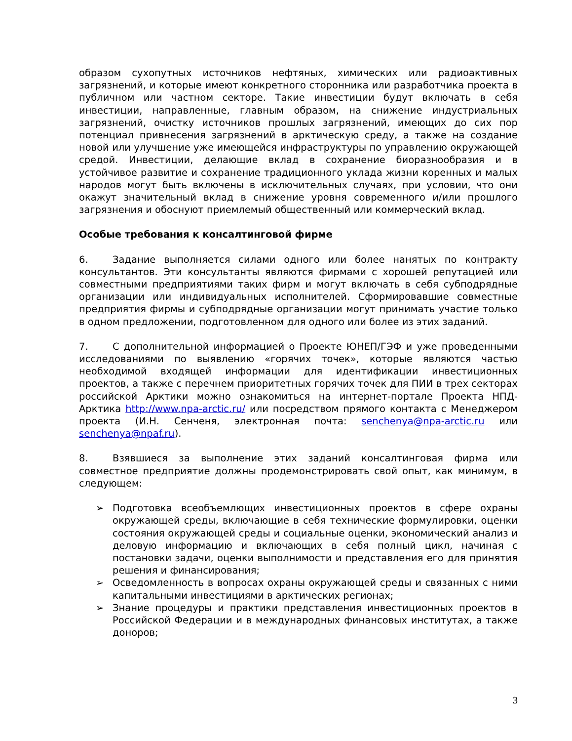образом сухопутных источников нефтяных, химических или радиоактивных загрязнений, и которые имеют конкретного сторонника или разработчика проекта в публичном или частном секторе. Такие инвестиции будут включать в себя инвестиции, направленные, главным образом, на снижение индустриальных загрязнений, очистку источников прошлых загрязнений, имеющих до сих пор потенциал привнесения загрязнений в арктическую среду, а также на создание новой или улучшение уже имеющейся инфраструктуры по управлению окружающей средой. Инвестиции, делающие вклад в сохранение биоразнообразия и в устойчивое развитие и сохранение традиционного уклада жизни коренных и малых народов могут быть включены в исключительных случаях, при условии, что они окажут значительный вклад в снижение уровня современного и/или прошлого загрязнения и обоснуют приемлемый общественный или коммерческий вклад.
Особые требования к консалтинговой фирме
6. Задание выполняется силами одного или более нанятых по контракту консультантов. Эти консультанты являются фирмами с хорошей репутацией или совместными предприятиями таких фирм и могут включать в себя субподрядные организации или индивидуальных исполнителей. Сформировавшие совместные предприятия фирмы и субподрядные организации могут принимать участие только в одном предложении, подготовленном для одного или более из этих заданий.
7. С дополнительной информацией о Проекте ЮНЕП/ГЭФ и уже проведенными исследованиями по выявлению «горячих точек», которые являются частью необходимой входящей информации для идентификации инвестиционных проектов, а также с перечнем приоритетных горячих точек для ПИИ в трех секторах российской Арктики можно ознакомиться на интернет-портале Проекта НПД-Арктика http://www.npa-arctic.ru/ или посредством прямого контакта с Менеджером проекта (И.Н. Сенченя, электронная почта: senchenya@npa-arctic.ru или senchenya@npaf.ru).
8. Взявшиеся за выполнение этих заданий консалтинговая фирма или совместное предприятие должны продемонстрировать свой опыт, как минимум, в следующем:
➢ Подготовка всеобъемлющих инвестиционных проектов в сфере охраны окружающей среды, включающие в себя технические формулировки, оценки состояния окружающей среды и социальные оценки, экономический анализ и деловую информацию и включающих в себя полный цикл, начиная с постановки задачи, оценки выполнимости и представления его для принятия решения и финансирования;
➢ Осведомленность в вопросах охраны окружающей среды и связанных с ними капитальными инвестициями в арктических регионах;
➢ Знание процедуры и практики представления инвестиционных проектов в Российской Федерации и в международных финансовых институтах, а также доноров;
3